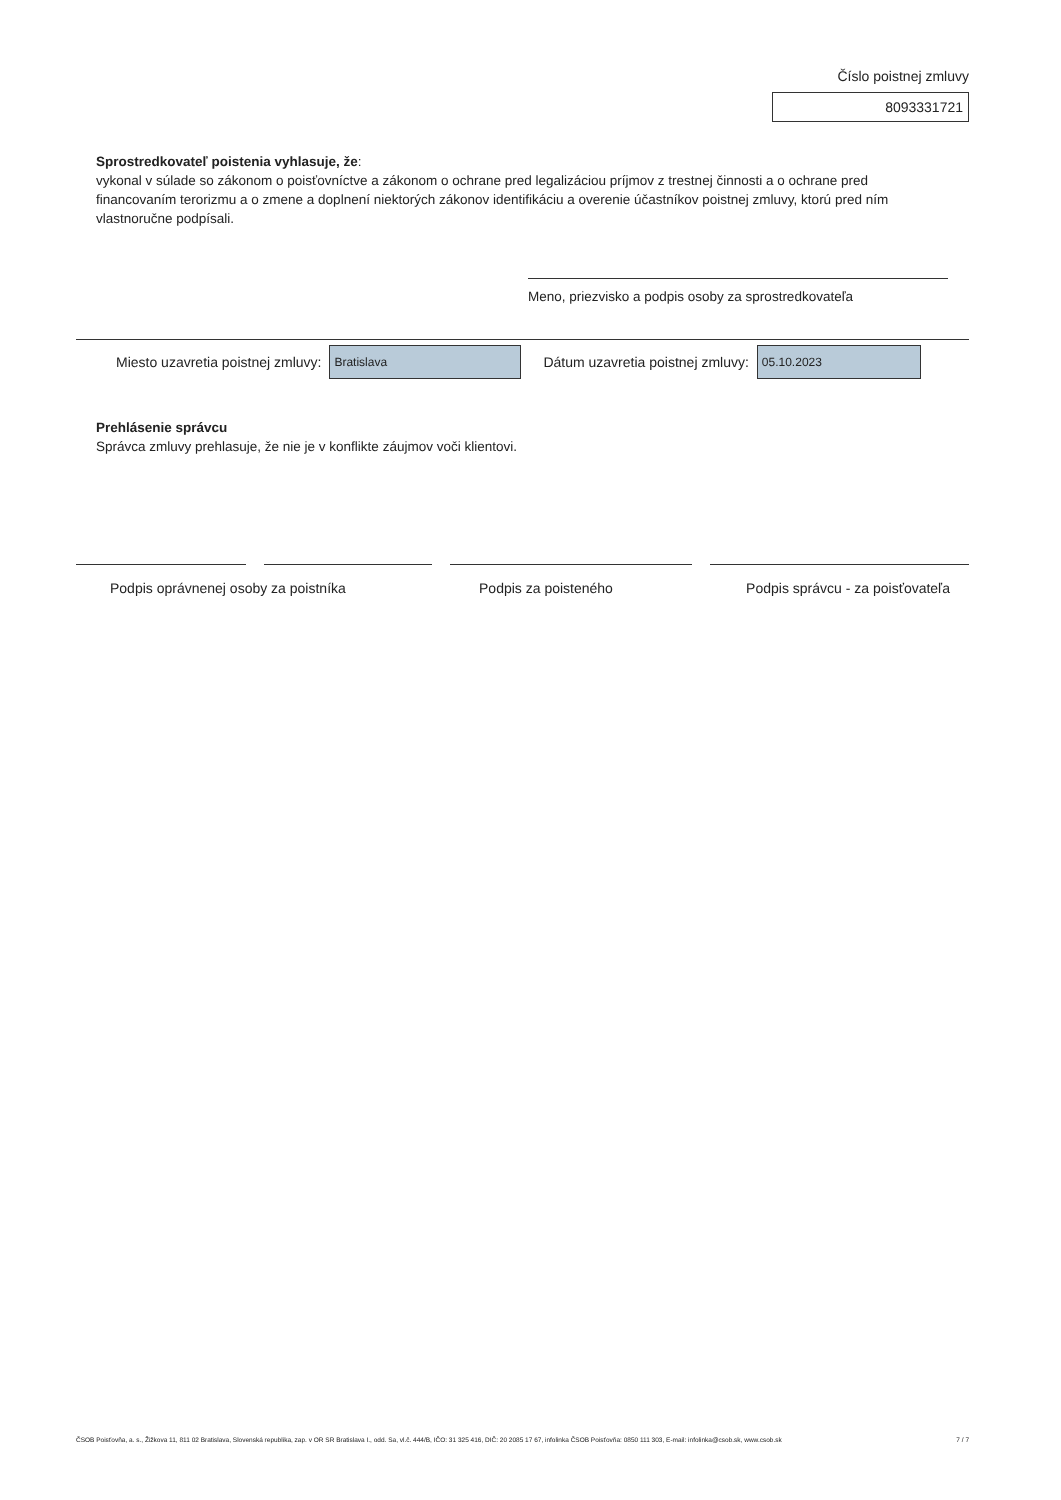Číslo poistnej zmluvy
8093331721
Sprostredkovateľ poistenia vyhlasuje, že:
vykonal v súlade so zákonom o poisťovníctve a zákonom o ochrane pred legalizáciou príjmov z trestnej činnosti a o ochrane pred financovaním terorizmu a o zmene a doplnení niektorých zákonov identifikáciu a overenie účastníkov poistnej zmluvy, ktorú pred ním vlastnoručne podpísali.
Meno, priezvisko a podpis osoby za sprostredkovateľa
Miesto uzavretia poistnej zmluvy: Bratislava Dátum uzavretia poistnej zmluvy: 05.10.2023
Prehlásenie správcu
Správca zmluvy prehlasuje, že nie je v konflikte záujmov voči klientovi.
Podpis oprávnenej osoby za poistníka Podpis za poisteného Podpis správcu - za poisťovateľa
ČSOB Poisťovňa, a. s., Žižkova 11, 811 02 Bratislava, Slovenská republika, zap. v OR SR Bratislava I., odd. Sa, vl.č. 444/B, IČO: 31 325 416, DIČ: 20 2085 17 67, infolinka ČSOB Poisťovňa: 0850 111 303, E-mail: infolinka@csob.sk, www.csob.sk 7 / 7